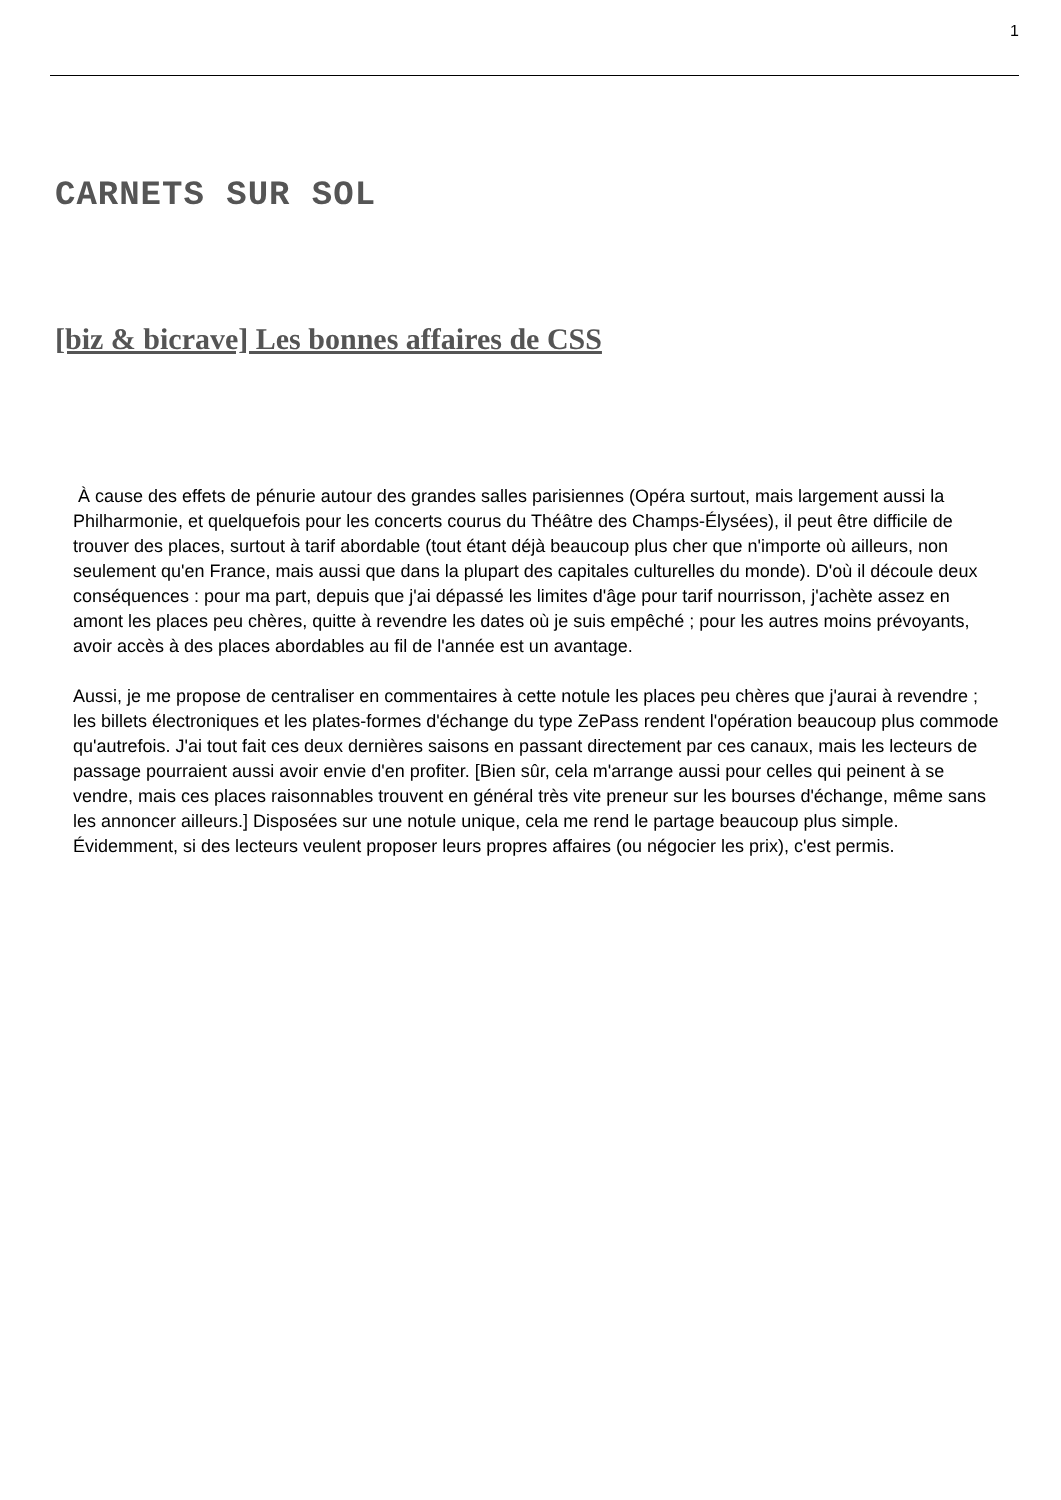1
CARNETS SUR SOL
[biz & bicrave] Les bonnes affaires de CSS
À cause des effets de pénurie autour des grandes salles parisiennes (Opéra surtout, mais largement aussi la Philharmonie, et quelquefois pour les concerts courus du Théâtre des Champs-Élysées), il peut être difficile de trouver des places, surtout à tarif abordable (tout étant déjà beaucoup plus cher que n'importe où ailleurs, non seulement qu'en France, mais aussi que dans la plupart des capitales culturelles du monde). D'où il découle deux conséquences : pour ma part, depuis que j'ai dépassé les limites d'âge pour tarif nourrisson, j'achète assez en amont les places peu chères, quitte à revendre les dates où je suis empêché ; pour les autres moins prévoyants, avoir accès à des places abordables au fil de l'année est un avantage.
Aussi, je me propose de centraliser en commentaires à cette notule les places peu chères que j'aurai à revendre ; les billets électroniques et les plates-formes d'échange du type ZePass rendent l'opération beaucoup plus commode qu'autrefois. J'ai tout fait ces deux dernières saisons en passant directement par ces canaux, mais les lecteurs de passage pourraient aussi avoir envie d'en profiter. [Bien sûr, cela m'arrange aussi pour celles qui peinent à se vendre, mais ces places raisonnables trouvent en général très vite preneur sur les bourses d'échange, même sans les annoncer ailleurs.] Disposées sur une notule unique, cela me rend le partage beaucoup plus simple. Évidemment, si des lecteurs veulent proposer leurs propres affaires (ou négocier les prix), c'est permis.